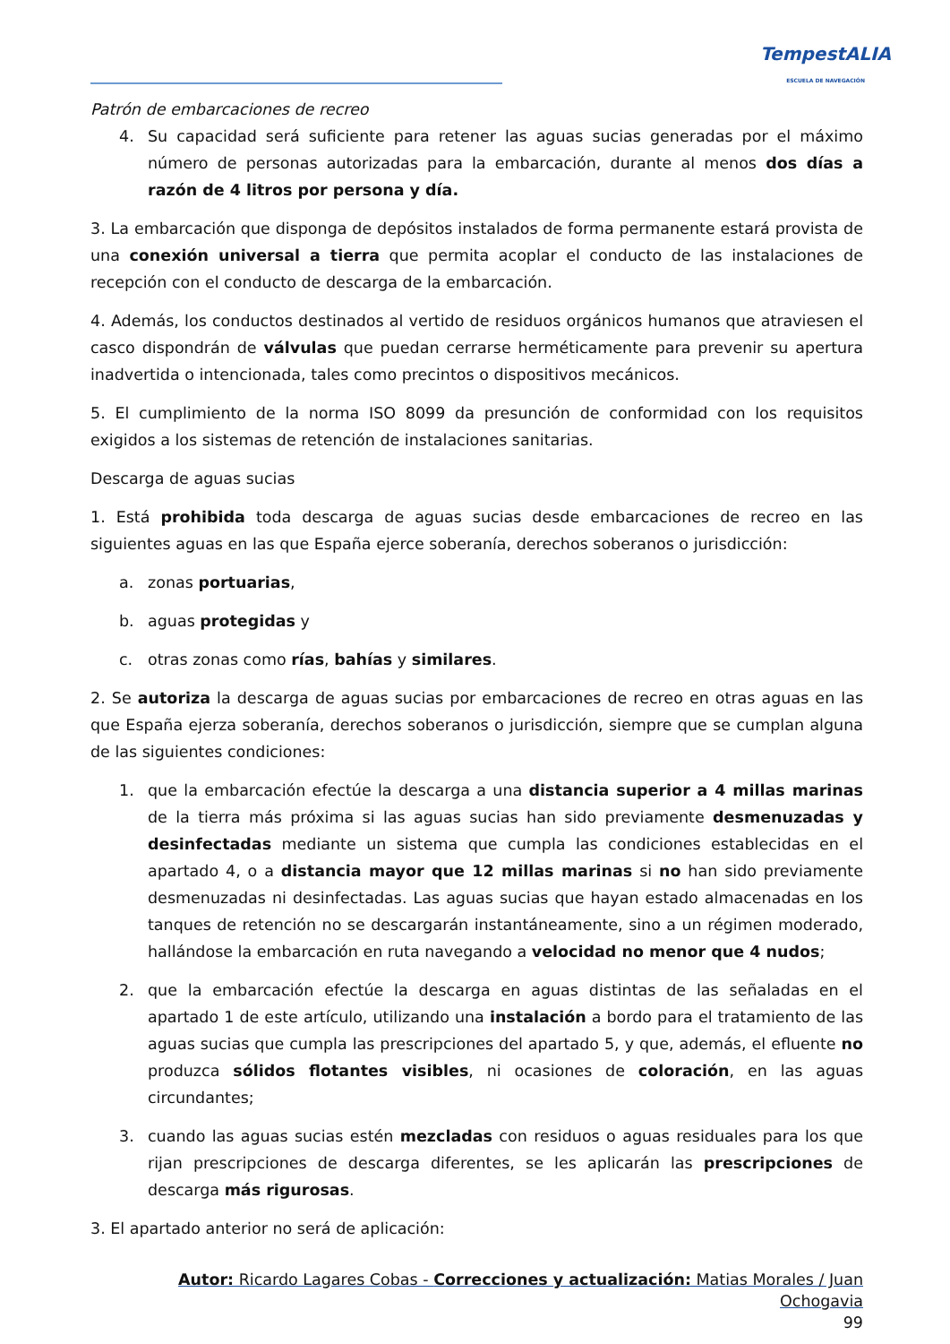TempestALIA
ESCUELA DE NAVEGACIÓN
Patrón de embarcaciones de recreo
4. Su capacidad será suficiente para retener las aguas sucias generadas por el máximo número de personas autorizadas para la embarcación, durante al menos dos días a razón de 4 litros por persona y día.
3. La embarcación que disponga de depósitos instalados de forma permanente estará provista de una conexión universal a tierra que permita acoplar el conducto de las instalaciones de recepción con el conducto de descarga de la embarcación.
4. Además, los conductos destinados al vertido de residuos orgánicos humanos que atraviesen el casco dispondrán de válvulas que puedan cerrarse herméticamente para prevenir su apertura inadvertida o intencionada, tales como precintos o dispositivos mecánicos.
5. El cumplimiento de la norma ISO 8099 da presunción de conformidad con los requisitos exigidos a los sistemas de retención de instalaciones sanitarias.
Descarga de aguas sucias
1. Está prohibida toda descarga de aguas sucias desde embarcaciones de recreo en las siguientes aguas en las que España ejerce soberanía, derechos soberanos o jurisdicción:
a. zonas portuarias,
b. aguas protegidas y
c. otras zonas como rías, bahías y similares.
2. Se autoriza la descarga de aguas sucias por embarcaciones de recreo en otras aguas en las que España ejerza soberanía, derechos soberanos o jurisdicción, siempre que se cumplan alguna de las siguientes condiciones:
1. que la embarcación efectúe la descarga a una distancia superior a 4 millas marinas de la tierra más próxima si las aguas sucias han sido previamente desmenuzadas y desinfectadas mediante un sistema que cumpla las condiciones establecidas en el apartado 4, o a distancia mayor que 12 millas marinas si no han sido previamente desmenuzadas ni desinfectadas. Las aguas sucias que hayan estado almacenadas en los tanques de retención no se descargarán instantáneamente, sino a un régimen moderado, hallándose la embarcación en ruta navegando a velocidad no menor que 4 nudos;
2. que la embarcación efectúe la descarga en aguas distintas de las señaladas en el apartado 1 de este artículo, utilizando una instalación a bordo para el tratamiento de las aguas sucias que cumpla las prescripciones del apartado 5, y que, además, el efluente no produzca sólidos flotantes visibles, ni ocasiones de coloración, en las aguas circundantes;
3. cuando las aguas sucias estén mezcladas con residuos o aguas residuales para los que rijan prescripciones de descarga diferentes, se les aplicarán las prescripciones de descarga más rigurosas.
3. El apartado anterior no será de aplicación:
Autor: Ricardo Lagares Cobas - Correcciones y actualización: Matias Morales / Juan Ochogavia
99